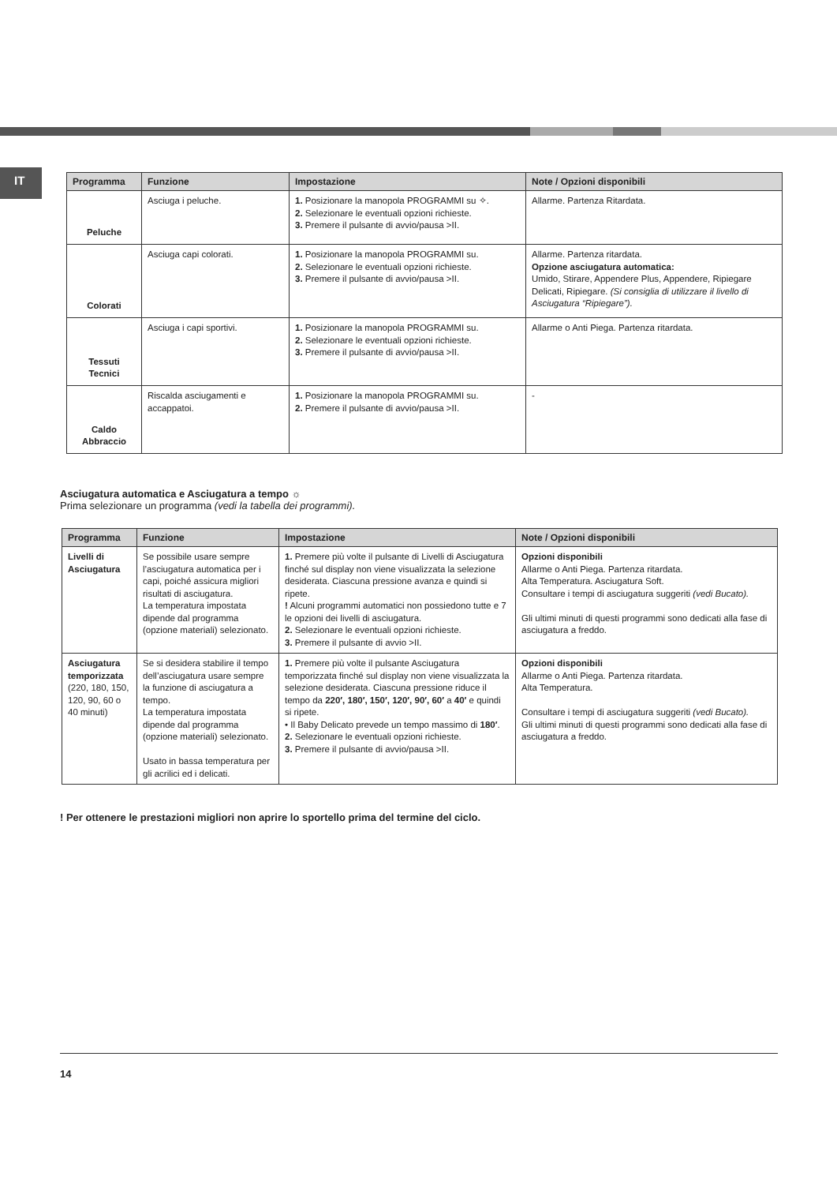IT
| Programma | Funzione | Impostazione | Note / Opzioni disponibili |
| --- | --- | --- | --- |
| Peluche | Asciuga i peluche. | 1. Posizionare la manopola PROGRAMMI su ✧. 2. Selezionare le eventuali opzioni richieste. 3. Premere il pulsante di avvio/pausa >II. | Allarme. Partenza Ritardata. |
| Colorati | Asciuga capi colorati. | 1. Posizionare la manopola PROGRAMMI su. 2. Selezionare le eventuali opzioni richieste. 3. Premere il pulsante di avvio/pausa >II. | Allarme. Partenza ritardata. Opzione asciugatura automatica: Umido, Stirare, Appendere Plus, Appendere, Ripiegare Delicati, Ripiegare. (Si consiglia di utilizzare il livello di Asciugatura “Ripiegare”). |
| Tessuti Tecnici | Asciuga i capi sportivi. | 1. Posizionare la manopola PROGRAMMI su. 2. Selezionare le eventuali opzioni richieste. 3. Premere il pulsante di avvio/pausa >II. | Allarme o Anti Piega. Partenza ritardata. |
| Caldo Abbraccio | Riscalda asciugamenti e accappatoi. | 1. Posizionare la manopola PROGRAMMI su. 2. Premere il pulsante di avvio/pausa >II. | - |
Asciugatura automatica e Asciugatura a tempo ☼
Prima selezionare un programma (vedi la tabella dei programmi).
| Programma | Funzione | Impostazione | Note / Opzioni disponibili |
| --- | --- | --- | --- |
| Livelli di Asciugatura | Se possibile usare sempre l’asciugatura automatica per i capi, poiché assicura migliori risultati di asciugatura. La temperatura impostata dipende dal programma (opzione materiali) selezionato. | 1. Premere più volte il pulsante di Livelli di Asciugatura finché sul display non viene visualizzata la selezione desiderata. Ciascuna pressione avanza e quindi si ripete. ! Alcuni programmi automatici non possiedono tutte e 7 le opzioni dei livelli di asciugatura. 2. Selezionare le eventuali opzioni richieste. 3. Premere il pulsante di avvio >II. | Opzioni disponibili Allarme o Anti Piega. Partenza ritardata. Alta Temperatura. Asciugatura Soft. Consultare i tempi di asciugatura suggeriti (vedi Bucato). Gli ultimi minuti di questi programmi sono dedicati alla fase di asciugatura a freddo. |
| Asciugatura temporizzata (220, 180, 150, 120, 90, 60 o 40 minuti) | Se si desidera stabilire il tempo dell’asciugatura usare sempre la funzione di asciugatura a tempo. La temperatura impostata dipende dal programma (opzione materiali) selezionato. Usato in bassa temperatura per gli acrilici ed i delicati. | 1. Premere più volte il pulsante Asciugatura temporizzata finché sul display non viene visualizzata la selezione desiderata. Ciascuna pressione riduce il tempo da 220′, 180′, 150′, 120′, 90′, 60′ a 40′ e quindi si ripete. • Il Baby Delicato prevede un tempo massimo di 180′ . 2. Selezionare le eventuali opzioni richieste. 3. Premere il pulsante di avvio/pausa >II. | Opzioni disponibili Allarme o Anti Piega. Partenza ritardata. Alta Temperatura. Consultare i tempi di asciugatura suggeriti (vedi Bucato). Gli ultimi minuti di questi programmi sono dedicati alla fase di asciugatura a freddo. |
! Per ottenere le prestazioni migliori non aprire lo sportello prima del termine del ciclo.
14